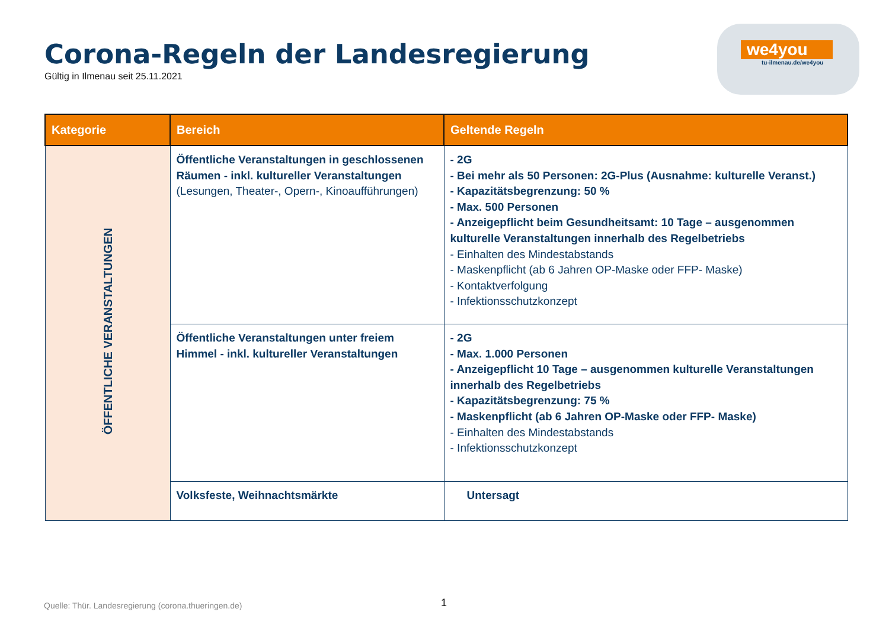Corona-Regeln der Landesregierung
Gültig in Ilmenau seit 25.11.2021
we4you
tu-ilmenau.de/we4you
| Kategorie | Bereich | Geltende Regeln |
| --- | --- | --- |
| ÖFFENTLICHE VERANSTALTUNGEN | Öffentliche Veranstaltungen in geschlossenen Räumen - inkl. kultureller Veranstaltungen (Lesungen, Theater-, Opern-, Kinoaufführungen) | - 2G - Bei mehr als 50 Personen: 2G-Plus (Ausnahme: kulturelle Veranst.) - Kapazitätsbegrenzung: 50 % - Max. 500 Personen - Anzeigepflicht beim Gesundheitsamt: 10 Tage – ausgenommen kulturelle Veranstaltungen innerhalb des Regelbetriebs - Einhalten des Mindestabstands - Maskenpflicht (ab 6 Jahren OP-Maske oder FFP- Maske) - Kontaktverfolgung - Infektionsschutzkonzept |
| | Öffentliche Veranstaltungen unter freiem Himmel - inkl. kultureller Veranstaltungen | - 2G - Max. 1.000 Personen - Anzeigepflicht 10 Tage – ausgenommen kulturelle Veranstaltungen innerhalb des Regelbetriebs - Kapazitätsbegrenzung: 75 % - Maskenpflicht (ab 6 Jahren OP-Maske oder FFP- Maske) - Einhalten des Mindestabstands - Infektionsschutzkonzept |
| | Volksfeste, Weihnachtsmärkte | Untersagt |
Quelle: Thür. Landesregierung (corona.thueringen.de)
1